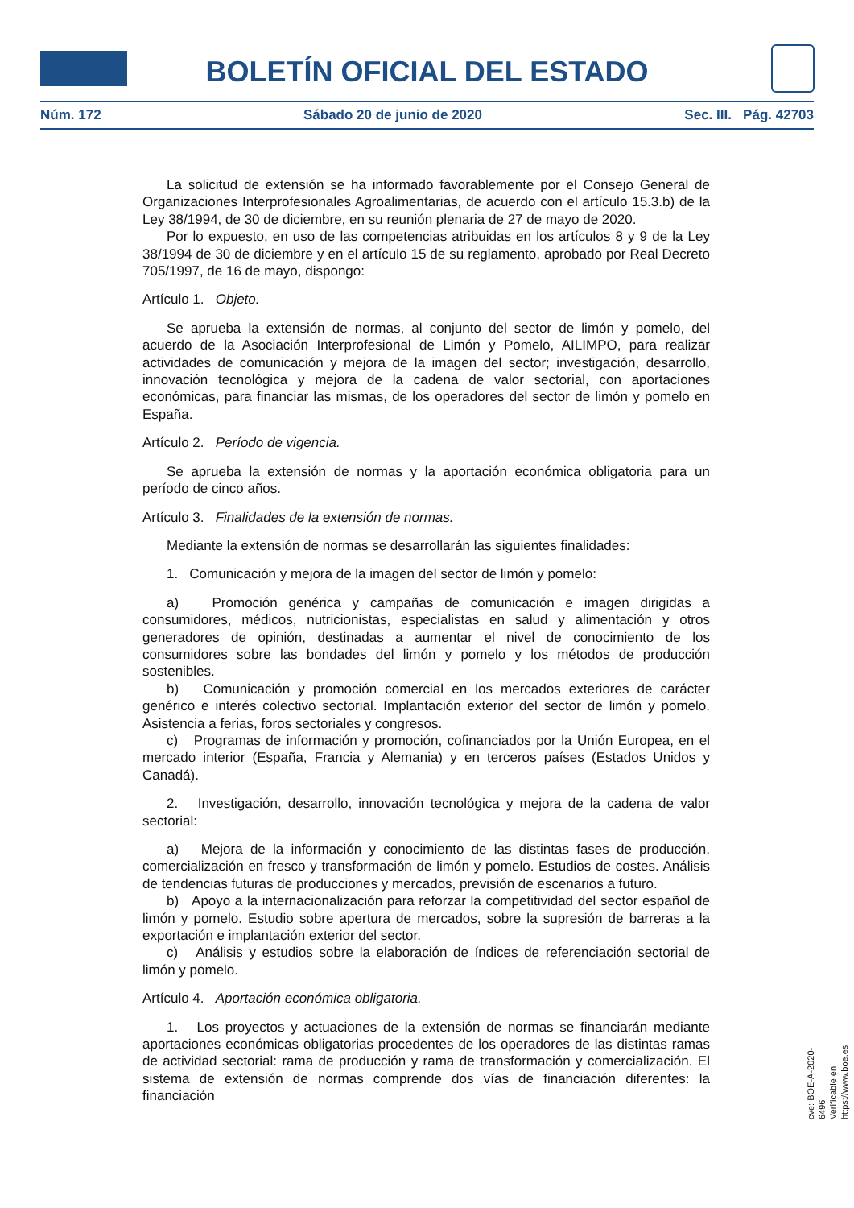BOLETÍN OFICIAL DEL ESTADO
Núm. 172 Sábado 20 de junio de 2020 Sec. III. Pág. 42703
La solicitud de extensión se ha informado favorablemente por el Consejo General de Organizaciones Interprofesionales Agroalimentarias, de acuerdo con el artículo 15.3.b) de la Ley 38/1994, de 30 de diciembre, en su reunión plenaria de 27 de mayo de 2020.
Por lo expuesto, en uso de las competencias atribuidas en los artículos 8 y 9 de la Ley 38/1994 de 30 de diciembre y en el artículo 15 de su reglamento, aprobado por Real Decreto 705/1997, de 16 de mayo, dispongo:
Artículo 1. Objeto.
Se aprueba la extensión de normas, al conjunto del sector de limón y pomelo, del acuerdo de la Asociación Interprofesional de Limón y Pomelo, AILIMPO, para realizar actividades de comunicación y mejora de la imagen del sector; investigación, desarrollo, innovación tecnológica y mejora de la cadena de valor sectorial, con aportaciones económicas, para financiar las mismas, de los operadores del sector de limón y pomelo en España.
Artículo 2. Período de vigencia.
Se aprueba la extensión de normas y la aportación económica obligatoria para un período de cinco años.
Artículo 3. Finalidades de la extensión de normas.
Mediante la extensión de normas se desarrollarán las siguientes finalidades:
1. Comunicación y mejora de la imagen del sector de limón y pomelo:
a) Promoción genérica y campañas de comunicación e imagen dirigidas a consumidores, médicos, nutricionistas, especialistas en salud y alimentación y otros generadores de opinión, destinadas a aumentar el nivel de conocimiento de los consumidores sobre las bondades del limón y pomelo y los métodos de producción sostenibles.
b) Comunicación y promoción comercial en los mercados exteriores de carácter genérico e interés colectivo sectorial. Implantación exterior del sector de limón y pomelo. Asistencia a ferias, foros sectoriales y congresos.
c) Programas de información y promoción, cofinanciados por la Unión Europea, en el mercado interior (España, Francia y Alemania) y en terceros países (Estados Unidos y Canadá).
2. Investigación, desarrollo, innovación tecnológica y mejora de la cadena de valor sectorial:
a) Mejora de la información y conocimiento de las distintas fases de producción, comercialización en fresco y transformación de limón y pomelo. Estudios de costes. Análisis de tendencias futuras de producciones y mercados, previsión de escenarios a futuro.
b) Apoyo a la internacionalización para reforzar la competitividad del sector español de limón y pomelo. Estudio sobre apertura de mercados, sobre la supresión de barreras a la exportación e implantación exterior del sector.
c) Análisis y estudios sobre la elaboración de índices de referenciación sectorial de limón y pomelo.
Artículo 4. Aportación económica obligatoria.
1. Los proyectos y actuaciones de la extensión de normas se financiarán mediante aportaciones económicas obligatorias procedentes de los operadores de las distintas ramas de actividad sectorial: rama de producción y rama de transformación y comercialización. El sistema de extensión de normas comprende dos vías de financiación diferentes: la financiación
cve: BOE-A-2020-6496
Verificable en https://www.boe.es